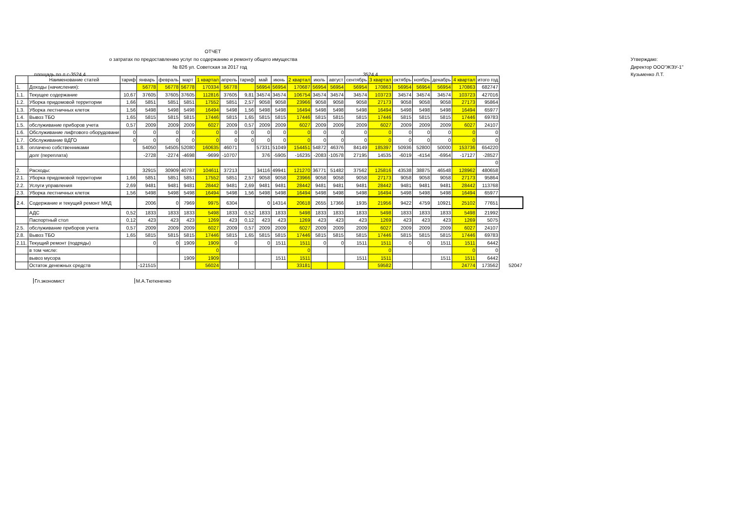ОТЧЕТ
о затратах по предоставлению услуг по содержанию и ремонту общего имущества Утверждаю:
№ 82б ул. Советская за 2017 год Директор ООО"ЖЭУ-1"
площадь по л.с-3524,4 3524,4 Кузьменко Л.Т.
| | Наименование статей | тариф | январь | февраль | март | 1 квартал | апрель | тариф | май | июнь | 2 квартал | июль | август | сентябрь | 3 квартал | октябрь | ноябрь | декабрь | 4 квартал | итого год | |
| 1. | Доходы (начисления): | | 56778 | 56778 | 56778 | 170334 | 56778 | | 56954 | 56954 | 170687 | 56954 | 56954 | 56954 | 170863 | 56954 | 56954 | 56954 | 170863 | 682747 | |
| 1.1. | Текущее содержание | 10,67 | 37605 | 37605 | 37605 | 112816 | 37605 | 9,81 | 34574 | 34574 | 106754 | 34574 | 34574 | 34574 | 103723 | 34574 | 34574 | 34574 | 103723 | 427016 | |
| 1.2. | Уборка придомовой территории | 1,66 | 5851 | 5851 | 5851 | 17552 | 5851 | 2,57 | 9058 | 9058 | 23966 | 9058 | 9058 | 9058 | 27173 | 9058 | 9058 | 9058 | 27173 | 95864 | |
| 1.3. | Уборка лестничных клеток | 1,56 | 5498 | 5498 | 5498 | 16494 | 5498 | 1,56 | 5498 | 5498 | 16494 | 5498 | 5498 | 5498 | 16494 | 5498 | 5498 | 5498 | 16494 | 65977 | |
| 1.4. | Вывоз ТБО | 1,65 | 5815 | 5815 | 5815 | 17446 | 5815 | 1,65 | 5815 | 5815 | 17446 | 5815 | 5815 | 5815 | 17446 | 5815 | 5815 | 5815 | 17446 | 69783 | |
| 1.5. | обслуживание приборов учета | 0,57 | 2009 | 2009 | 2009 | 6027 | 2009 | 0,57 | 2009 | 2009 | 6027 | 2009 | 2009 | 2009 | 6027 | 2009 | 2009 | 2009 | 6027 | 24107 | |
| 1.6. | Обслуживание лифтового оборудовани | 0 | 0 | 0 | 0 | 0 | 0 | 0 | 0 | 0 | 0 | 0 | 0 | 0 | 0 | 0 | 0 | 0 | 0 | 0 | |
| 1.7. | Обслуживание ВДГО | 0 | 0 | 0 | 0 | 0 | 0 | 0 | 0 | 0 | 0 | 0 | 0 | 0 | 0 | 0 | 0 | 0 | 0 | 0 | |
| 1.8. | оплачено собственниками | | 54050 | 54505 | 52080 | 160635 | 46071 | | 57331 | 51049 | 154451 | 54872 | 46376 | 84149 | 185397 | 50936 | 52800 | 50000 | 153736 | 654220 | |
| | долг (переплата) | | -2728 | -2274 | -4698 | -9699 | -10707 | | 376 | -5905 | -16235 | -2083 | -10578 | 27195 | 14535 | -6019 | -4154 | -6954 | -17127 | -28527 | |
| | | | | | | | | | | | | | | | | | | | | 0 | |
| 2. | Расходы: | | 32915 | 30909 | 40787 | 104611 | 37213 | | 34116 | 49941 | 121270 | 36771 | 51482 | 37562 | 125816 | 43538 | 38875 | 46548 | 128962 | 480658 | |
| 2.1. | Уборка придомовой территории | 1,66 | 5851 | 5851 | 5851 | 17552 | 5851 | 2,57 | 9058 | 9058 | 23966 | 9058 | 9058 | 9058 | 27173 | 9058 | 9058 | 9058 | 27173 | 95864 | |
| 2.2. | Услуги управления | 2,69 | 9481 | 9481 | 9481 | 28442 | 9481 | 2,69 | 9481 | 9481 | 28442 | 9481 | 9481 | 9481 | 28442 | 9481 | 9481 | 9481 | 28442 | 113768 | |
| 2.3. | Уборка лестничных клеток | 1,56 | 5498 | 5498 | 5498 | 16494 | 5498 | 1,56 | 5498 | 5498 | 16494 | 5498 | 5498 | 5498 | 16494 | 5498 | 5498 | 5498 | 16494 | 65977 | |
| 2.4. | Содержание и текущий ремонт МКД | | 2006 | 0 | 7969 | 9975 | 6304 | | 0 | 14314 | 20618 | 2655 | 17366 | 1935 | 21956 | 9422 | 4759 | 10921 | 25102 | 77651 | |
| | АДС | 0,52 | 1833 | 1833 | 1833 | 5498 | 1833 | 0,52 | 1833 | 1833 | 5498 | 1833 | 1833 | 1833 | 5498 | 1833 | 1833 | 1833 | 5498 | 21992 | |
| | Паспортный стол | 0,12 | 423 | 423 | 423 | 1269 | 423 | 0,12 | 423 | 423 | 1269 | 423 | 423 | 423 | 1269 | 423 | 423 | 423 | 1269 | 5075 | |
| 2.5. | обслуживание приборов учета | 0,57 | 2009 | 2009 | 2009 | 6027 | 2009 | 0,57 | 2009 | 2009 | 6027 | 2009 | 2009 | 2009 | 6027 | 2009 | 2009 | 2009 | 6027 | 24107 | |
| 2.8. | Вывоз ТБО | 1,65 | 5815 | 5815 | 5815 | 17446 | 5815 | 1,65 | 5815 | 5815 | 17446 | 5815 | 5815 | 5815 | 17446 | 5815 | 5815 | 5815 | 17446 | 69783 | |
| 2.11. | Текущий ремонт (подряды) | | 0 | 0 | 1909 | 1909 | 0 | | 0 | 1511 | 1511 | 0 | 0 | 1511 | 1511 | 0 | 0 | 1511 | 1511 | 6442 | |
| | в том числе: | | | | | 0 | | | | | 0 | | | | 0 | | | | 0 | 0 | |
| | вывоз мусора | | | | 1909 | 1909 | | | | 1511 | 1511 | | | 1511 | 1511 | | | 1511 | 1511 | 6442 | |
| | Остаток денежных средств | | -121515 | | | 56024 | | | | | 33181 | | | | 59582 | | | | 24774 | 173562 | 52047 |
Гл.экономист М.А.Тютюненко